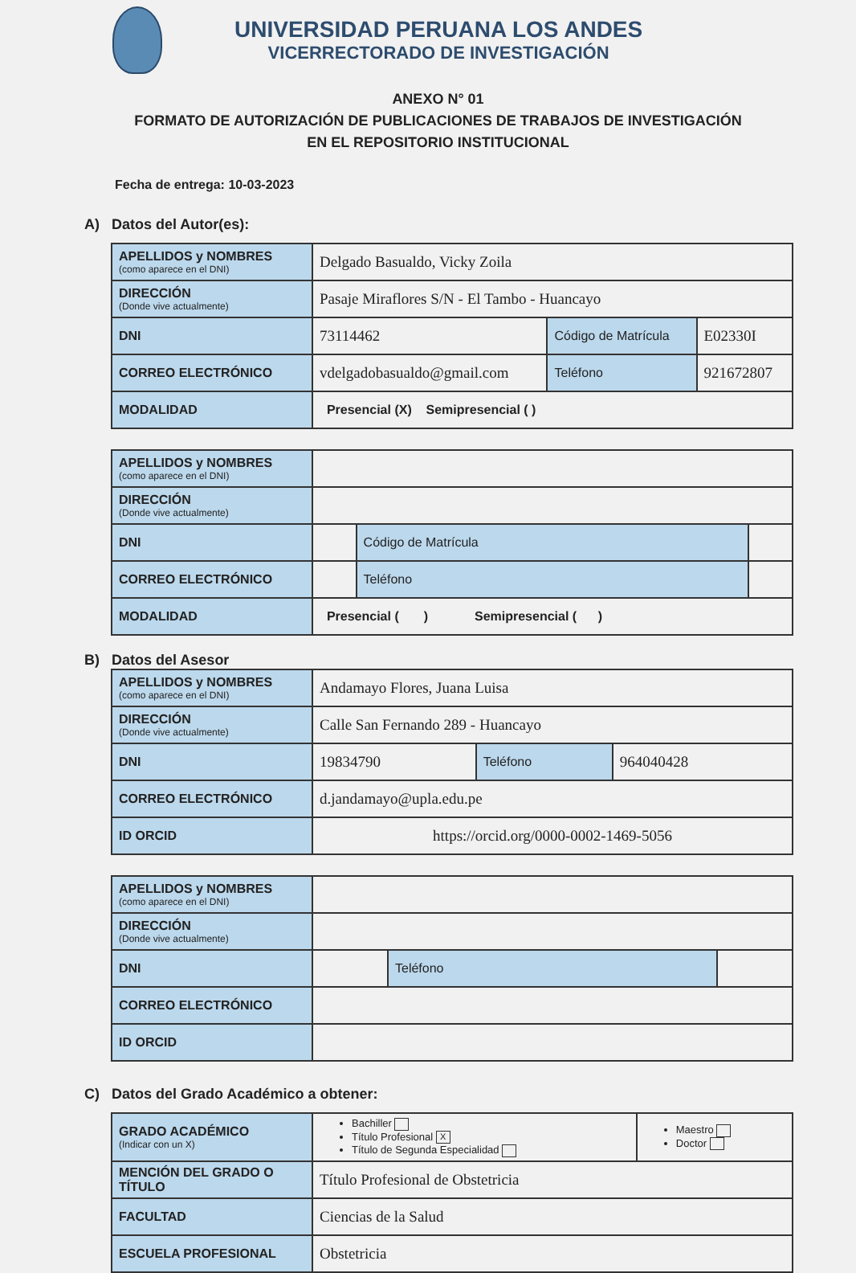UNIVERSIDAD PERUANA LOS ANDES
VICERRECTORADO DE INVESTIGACIÓN
ANEXO N° 01
FORMATO DE AUTORIZACIÓN DE PUBLICACIONES DE TRABAJOS DE INVESTIGACIÓN
EN EL REPOSITORIO INSTITUCIONAL
Fecha de entrega: 10-03-2023
A) Datos del Autor(es):
| APELLIDOS y NOMBRES (como aparece en el DNI) | Delgado Basualdo, Vicky Zoila | | | |
| DIRECCIÓN (Donde vive actualmente) | Pasaje Miraflores S/N - El Tambo - Huancayo | | | |
| DNI | 73114462 | Código de Matrícula | | E02330I |
| CORREO ELECTRÓNICO | vdelgadobasualdo@gmail.com | | Teléfono | 921672807 |
| MODALIDAD | Presencial (X) Semipresencial ( ) | | | |
| APELLIDOS y NOMBRES (como aparece en el DNI) | | | | |
| DIRECCIÓN (Donde vive actualmente) | | | | |
| DNI | | Código de Matrícula | | |
| CORREO ELECTRÓNICO | | | Teléfono | |
| MODALIDAD | Presencial ( ) Semipresencial ( ) | | | |
B) Datos del Asesor
| APELLIDOS y NOMBRES (como aparece en el DNI) | Andamayo Flores, Juana Luisa | | |
| DIRECCIÓN (Donde vive actualmente) | Calle San Fernando 289 - Huancayo | | |
| DNI | 19834790 | Teléfono | 964040428 |
| CORREO ELECTRÓNICO | d.jandamayo@upla.edu.pe | | |
| ID ORCID | https://orcid.org/0000-0002-1469-5056 | | |
| APELLIDOS y NOMBRES (como aparece en el DNI) | | | |
| DIRECCIÓN (Donde vive actualmente) | | | |
| DNI | | Teléfono | |
| CORREO ELECTRÓNICO | | | |
| ID ORCID | | | |
C) Datos del Grado Académico a obtener:
| GRADO ACADÉMICO (Indicar con un X) | Bachiller Título Profesional X Título de Segunda Especialidad | Maestro Doctor |
| MENCIÓN DEL GRADO O TÍTULO | Título Profesional de Obstetricia | |
| FACULTAD | Ciencias de la Salud | |
| ESCUELA PROFESIONAL | Obstetricia | |